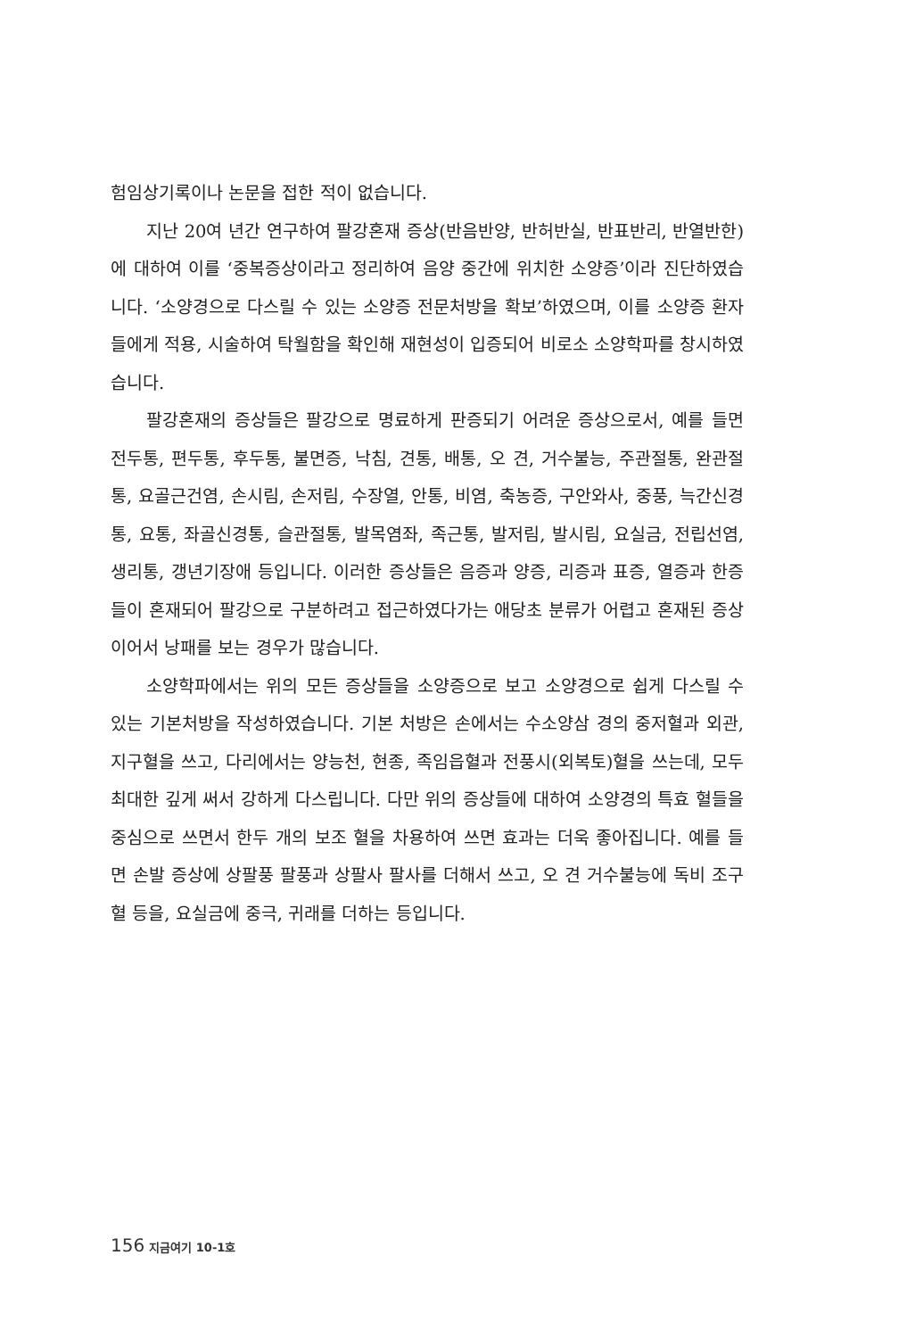험임상기록이나 논문을 접한 적이 없습니다.
지난 20여 년간 연구하여 팔강혼재 증상(반음반양, 반허반실, 반표반리, 반열반한)에 대하여 이를 ‘중복증상이라고 정리하여 음양 중간에 위치한 소양증’이라 진단하였습니다. ‘소양경으로 다스릴 수 있는 소양증 전문처방을 확보’하였으며, 이를 소양증 환자들에게 적용, 시술하여 탁월함을 확인해 재현성이 입증되어 비로소 소양학파를 창시하였습니다.
팔강혼재의 증상들은 팔강으로 명료하게 판증되기 어려운 증상으로서, 예를 들면 전두통, 편두통, 후두통, 불면증, 낙침, 견통, 배통, 오 견, 거수불능, 주관절통, 완관절통, 요골근건염, 손시림, 손저림, 수장열, 안통, 비염, 축농증, 구안와사, 중풍, 늑간신경통, 요통, 좌골신경통, 슬관절통, 발목염좌, 족근통, 발저림, 발시림, 요실금, 전립선염, 생리통, 갱년기장애 등입니다. 이러한 증상들은 음증과 양증, 리증과 표증, 열증과 한증들이 혼재되어 팔강으로 구분하려고 접근하였다가는 애당초 분류가 어렵고 혼재된 증상이어서 낭패를 보는 경우가 많습니다.
소양학파에서는 위의 모든 증상들을 소양증으로 보고 소양경으로 쉽게 다스릴 수 있는 기본처방을 작성하였습니다. 기본 처방은 손에서는 수소양삼 경의 중저혈과 외관, 지구혈을 쓰고, 다리에서는 양능천, 현종, 족임읍혈과 전풍시(외복토)혈을 쓰는데, 모두 최대한 깊게 써서 강하게 다스립니다. 다만 위의 증상들에 대하여 소양경의 특효 혈들을 중심으로 쓰면서 한두 개의 보조 혈을 차용하여 쓰면 효과는 더욱 좋아집니다. 예를 들면 손발 증상에 상팔풍 팔풍과 상팔사 팔사를 더해서 쓰고, 오 견 거수불능에 독비 조구혈 등을, 요실금에 중극, 귀래를 더하는 등입니다.
156 지금여기 10-1호